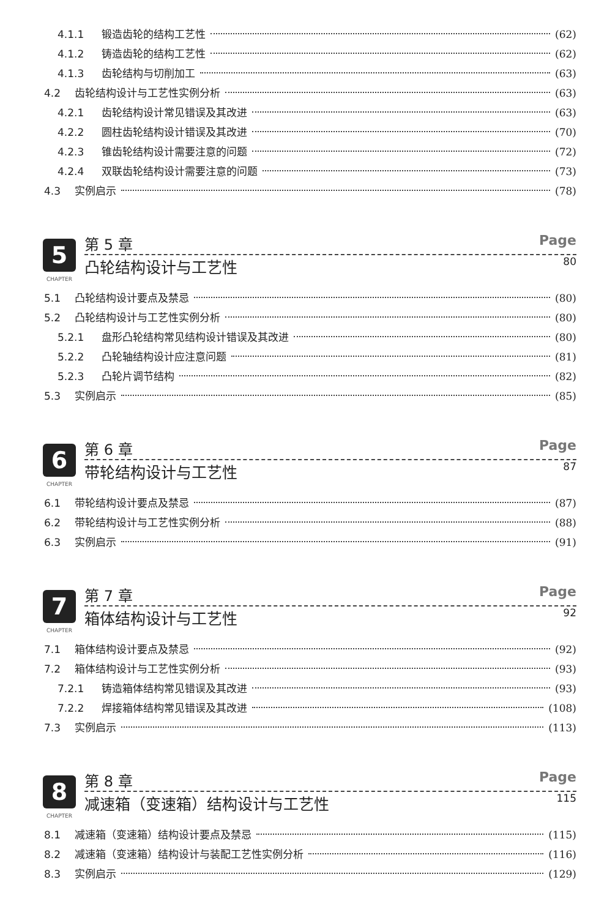4.1.1 锻造齿轮的结构工艺性 (62)
4.1.2 铸造齿轮的结构工艺性 (62)
4.1.3 齿轮结构与切削加工 (63)
4.2 齿轮结构设计与工艺性实例分析 (63)
4.2.1 齿轮结构设计常见错误及其改进 (63)
4.2.2 圆柱齿轮结构设计错误及其改进 (70)
4.2.3 锥齿轮结构设计需要注意的问题 (72)
4.2.4 双联齿轮结构设计需要注意的问题 (73)
4.3 实例启示 (78)
5
CHAPTER
第 5 章 Page
凸轮结构设计与工艺性 80
5.1 凸轮结构设计要点及禁忌 (80)
5.2 凸轮结构设计与工艺性实例分析 (80)
5.2.1 盘形凸轮结构常见结构设计错误及其改进 (80)
5.2.2 凸轮轴结构设计应注意问题 (81)
5.2.3 凸轮片调节结构 (82)
5.3 实例启示 (85)
6
CHAPTER
第 6 章 Page
带轮结构设计与工艺性 87
6.1 带轮结构设计要点及禁忌 (87)
6.2 带轮结构设计与工艺性实例分析 (88)
6.3 实例启示 (91)
7
CHAPTER
第 7 章 Page
箱体结构设计与工艺性 92
7.1 箱体结构设计要点及禁忌 (92)
7.2 箱体结构设计与工艺性实例分析 (93)
7.2.1 铸造箱体结构常见错误及其改进 (93)
7.2.2 焊接箱体结构常见错误及其改进 (108)
7.3 实例启示 (113)
8
CHAPTER
第 8 章 Page
减速箱（变速箱）结构设计与工艺性 115
8.1 减速箱（变速箱）结构设计要点及禁忌 (115)
8.2 减速箱（变速箱）结构设计与装配工艺性实例分析 (116)
8.3 实例启示 (129)